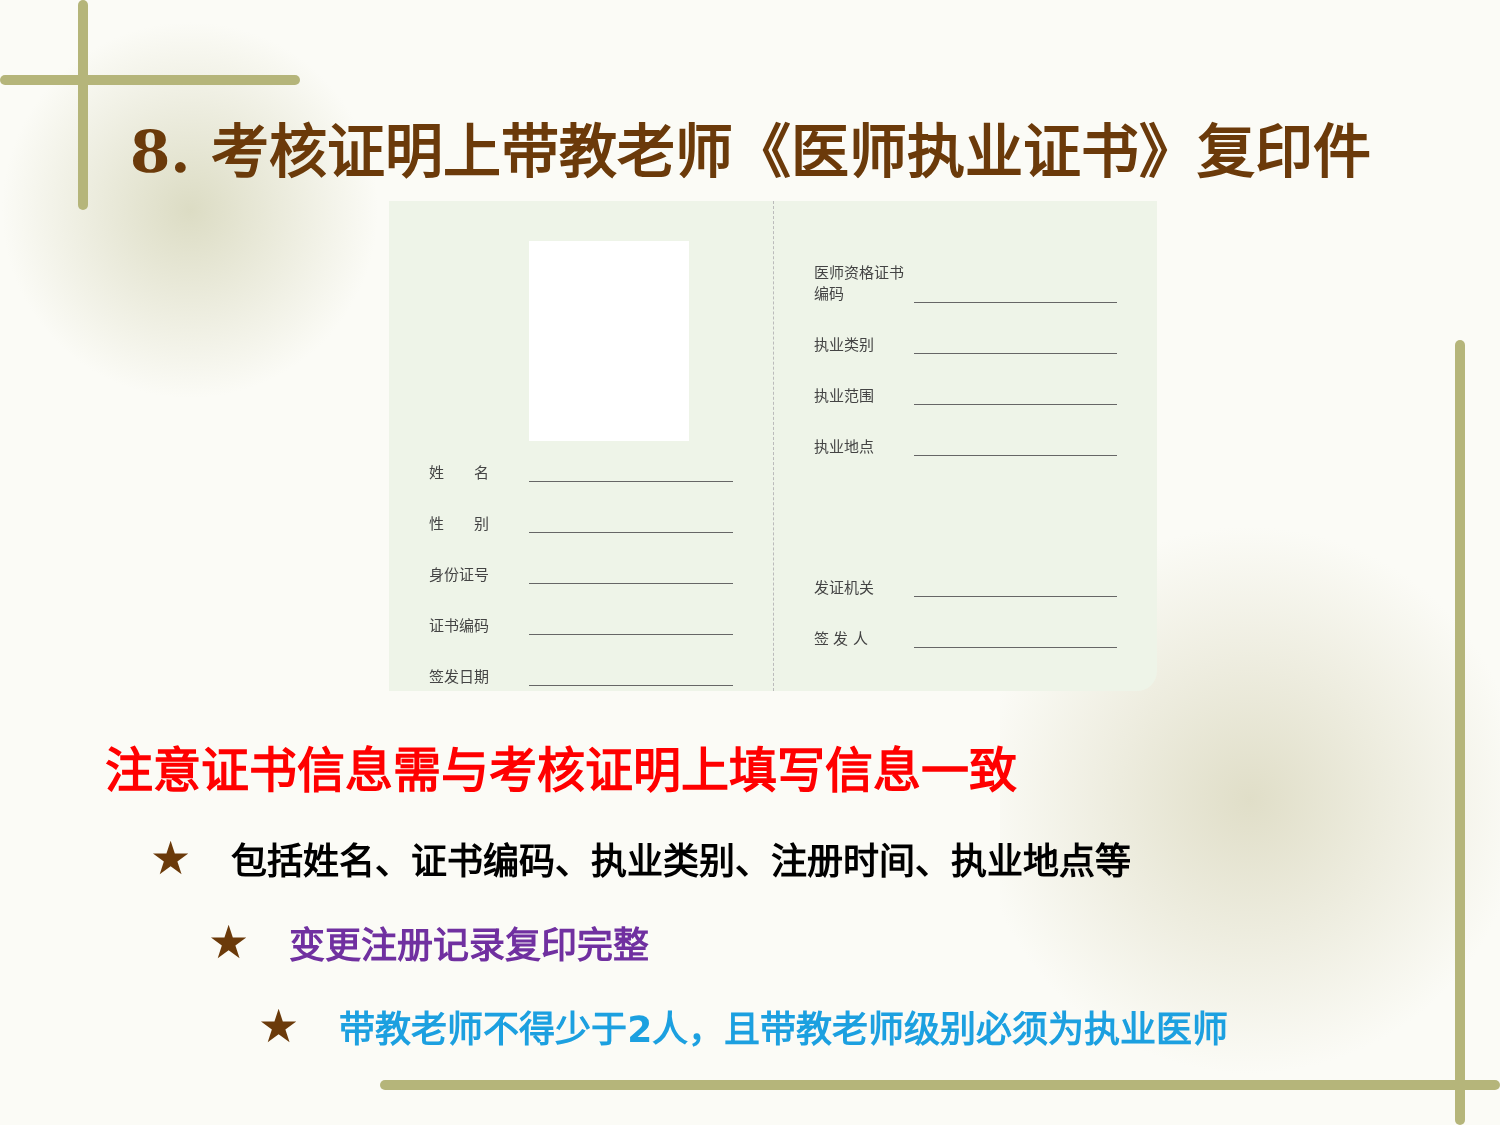8. 考核证明上带教老师《医师执业证书》复印件
姓　　名
性　　别
身份证号
证书编码
签发日期
医师资格证书编码
执业类别
执业范围
执业地点
发证机关
签 发 人
注意证书信息需与考核证明上填写信息一致
★ 包括姓名、证书编码、执业类别、注册时间、执业地点等
★ 变更注册记录复印完整
★ 带教老师不得少于2人，且带教老师级别必须为执业医师